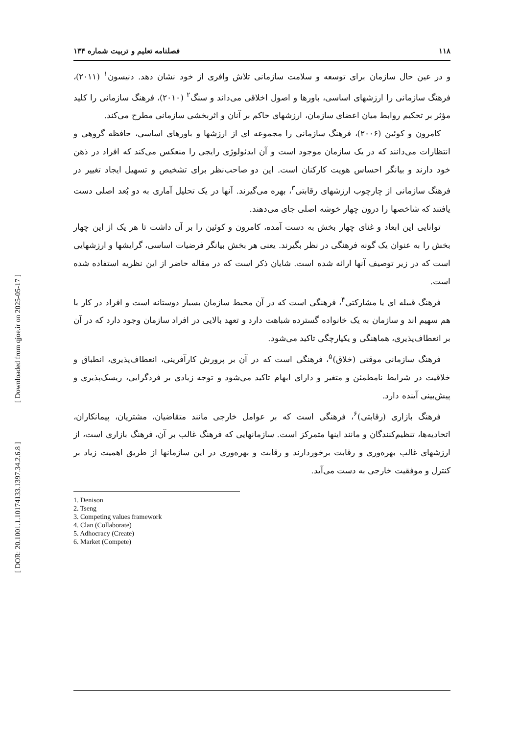[ Downloaded from qjoe.ir on 2025-05-17 ]
[ DOR: 20.1001.1.10174133.1397.34.2.6.8 ]
۱۱۸ فصلنامه تعلیم و تربیت شماره ۱۳۴
و در عین حال سازمان برای توسعه و سلامت سازمانی تلاش وافری از خود نشان دهد. دنیسون<sup>۱</sup> (۲۰۱۱)، فرهنگ سازمانی را ارزشهای اساسی، باورها و اصول اخلاقی می‌داند و سنگ<sup>۲</sup> (۲۰۱۰)، فرهنگ سازمانی را کلید مؤثر بر تحکیم روابط میان اعضای سازمان، ارزشهای حاکم بر آنان و اثربخشی سازمانی مطرح می‌کند.
کامرون و کوئین (۲۰۰۶)، فرهنگ سازمانی را مجموعه ای از ارزشها و باورهای اساسی، حافظه گروهی و انتظارات می‌دانند که در یک سازمان موجود است و آن ایدئولوژی رایجی را منعکس می‌کند که افراد در ذهن خود دارند و بیانگر احساس هویت کارکنان است. این دو صاحب‌نظر برای تشخیص و تسهیل ایجاد تغییر در فرهنگ سازمانی از چارچوب ارزشهای رقابتی<sup>۳</sup>، بهره می‌گیرند. آنها در یک تحلیل آماری به دو بُعد اصلی دست یافتند که شاخصها را درون چهار خوشه اصلی جای می‌دهند.
توانایی این ابعاد و غنای چهار بخش به دست آمده، کامرون و کوئین را بر آن داشت تا هر یک از این چهار بخش را به عنوان یک گونه فرهنگی در نظر بگیرند. یعنی هر بخش بیانگر فرضیات اساسی، گرایشها و ارزشهایی است که در زیر توصیف آنها ارائه شده است. شایان ذکر است که در مقاله حاضر از این نظریه استفاده شده است.
فرهنگ قبیله ای یا مشارکتی<sup>۴</sup>، فرهنگی است که در آن محیط سازمان بسیار دوستانه است و افراد در کار با هم سهیم اند و سازمان به یک خانواده گسترده شباهت دارد و تعهد بالایی در افراد سازمان وجود دارد که در آن بر انعطاف‌پذیری، هماهنگی و یکپارچگی تاکید می‌شود.
فرهنگ سازمانی موقتی (خلاق)<sup>۵</sup>، فرهنگی است که در آن بر پرورش کارآفرینی، انعطاف‌پذیری، انطباق و خلاقیت در شرایط نامطمئن و متغیر و دارای ابهام تاکید می‌شود و توجه زیادی بر فردگرایی، ریسک‌پذیری و پیش‌بینی آینده دارد.
فرهنگ بازاری (رقابتی)<sup>۶</sup>، فرهنگی است که بر عوامل خارجی مانند متقاضیان، مشتریان، پیمانکاران، اتحادیه‌ها، تنظیم‌کنندگان و مانند اینها متمرکز است. سازمانهایی که فرهنگ غالب بر آن، فرهنگ بازاری است، از ارزشهای غالب بهره‌وری و رقابت برخوردارند و رقابت و بهره‌وری در این سازمانها از طریق اهمیت زیاد بر کنترل و موفقیت خارجی به دست می‌آید.
1. Denison
2. Tseng
3. Competing values framework
4. Clan (Collaborate)
5. Adhocracy (Create)
6. Market (Compete)